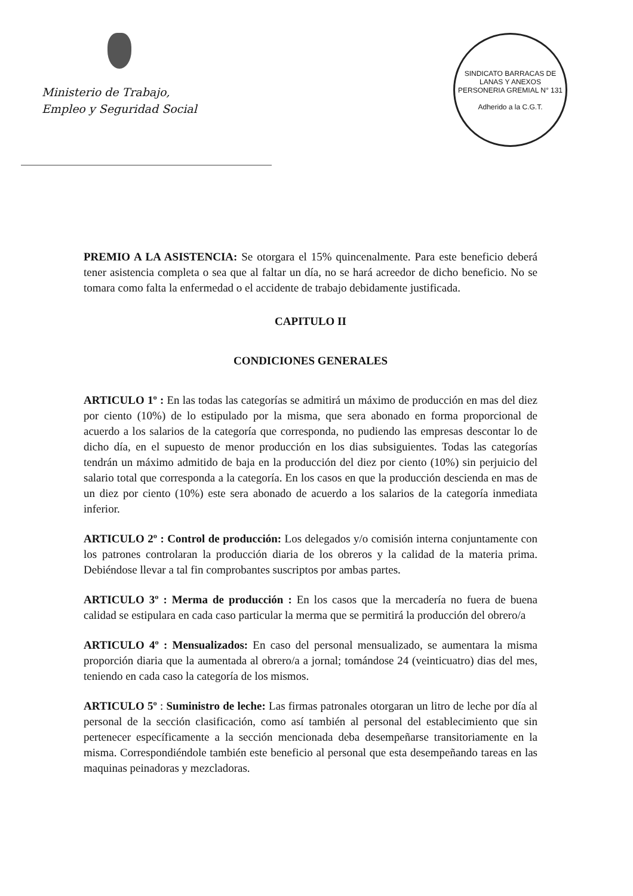Ministerio de Trabajo,
Empleo y Seguridad Social
SINDICATO BARRACAS DE LANAS Y ANEXOS
PERSONERIA GREMIAL N° 131
Adherido a la C.G.T.
PREMIO A LA ASISTENCIA: Se otorgara el 15% quincenalmente. Para este beneficio deberá tener asistencia completa o sea que al faltar un día, no se hará acreedor de dicho beneficio. No se tomara como falta la enfermedad o el accidente de trabajo debidamente justificada.
CAPITULO II
CONDICIONES GENERALES
ARTICULO 1º : En las todas las categorías se admitirá un máximo de producción en mas del diez por ciento (10%) de lo estipulado por la misma, que sera abonado en forma proporcional de acuerdo a los salarios de la categoría que corresponda, no pudiendo las empresas descontar lo de dicho día, en el supuesto de menor producción en los dias subsiguientes. Todas las categorías tendrán un máximo admitido de baja en la producción del diez por ciento (10%) sin perjuicio del salario total que corresponda a la categoría. En los casos en que la producción descienda en mas de un diez por ciento (10%) este sera abonado de acuerdo a los salarios de la categoría inmediata inferior.
ARTICULO 2º : Control de producción: Los delegados y/o comisión interna conjuntamente con los patrones controlaran la producción diaria de los obreros y la calidad de la materia prima. Debiéndose llevar a tal fin comprobantes suscriptos por ambas partes.
ARTICULO 3º : Merma de producción : En los casos que la mercadería no fuera de buena calidad se estipulara en cada caso particular la merma que se permitirá la producción del obrero/a
ARTICULO 4º : Mensualizados: En caso del personal mensualizado, se aumentara la misma proporción diaria que la aumentada al obrero/a a jornal; tomándose 24 (veinticuatro) dias del mes, teniendo en cada caso la categoría de los mismos.
ARTICULO 5º : Suministro de leche: Las firmas patronales otorgaran un litro de leche por día al personal de la sección clasificación, como así también al personal del establecimiento que sin pertenecer específicamente a la sección mencionada deba desempeñarse transitoriamente en la misma. Correspondiéndole también este beneficio al personal que esta desempeñando tareas en las maquinas peinadoras y mezcladoras.